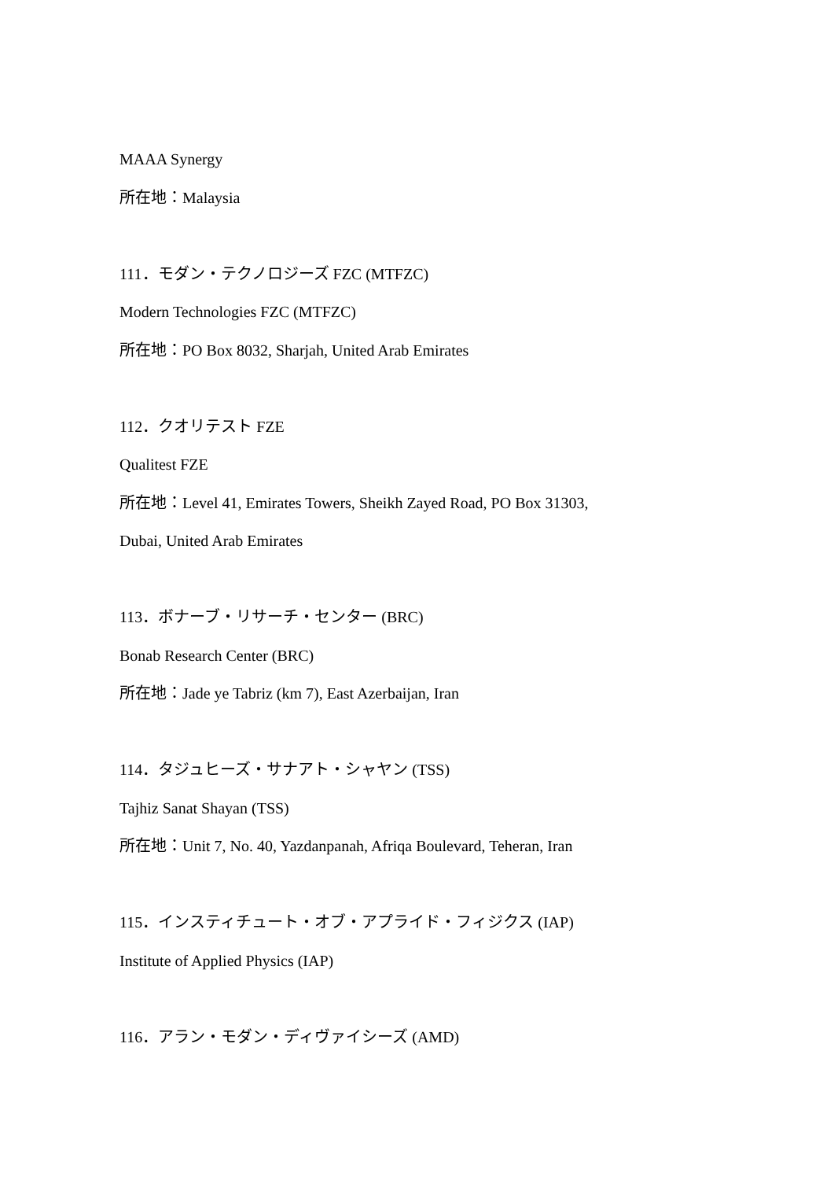MAAA Synergy
所在地：Malaysia
111．モダン・テクノロジーズ FZC (MTFZC)
Modern Technologies FZC (MTFZC)
所在地：PO Box 8032, Sharjah, United Arab Emirates
112．クオリテスト FZE
Qualitest FZE
所在地：Level 41, Emirates Towers, Sheikh Zayed Road, PO Box 31303,
Dubai, United Arab Emirates
113．ボナーブ・リサーチ・センター (BRC)
Bonab Research Center (BRC)
所在地：Jade ye Tabriz (km 7), East Azerbaijan, Iran
114．タジュヒーズ・サナアト・シャヤン (TSS)
Tajhiz Sanat Shayan (TSS)
所在地：Unit 7, No. 40, Yazdanpanah, Afriqa Boulevard, Teheran, Iran
115．インスティチュート・オブ・アプライド・フィジクス (IAP)
Institute of Applied Physics (IAP)
116．アラン・モダン・ディヴァイシーズ (AMD)